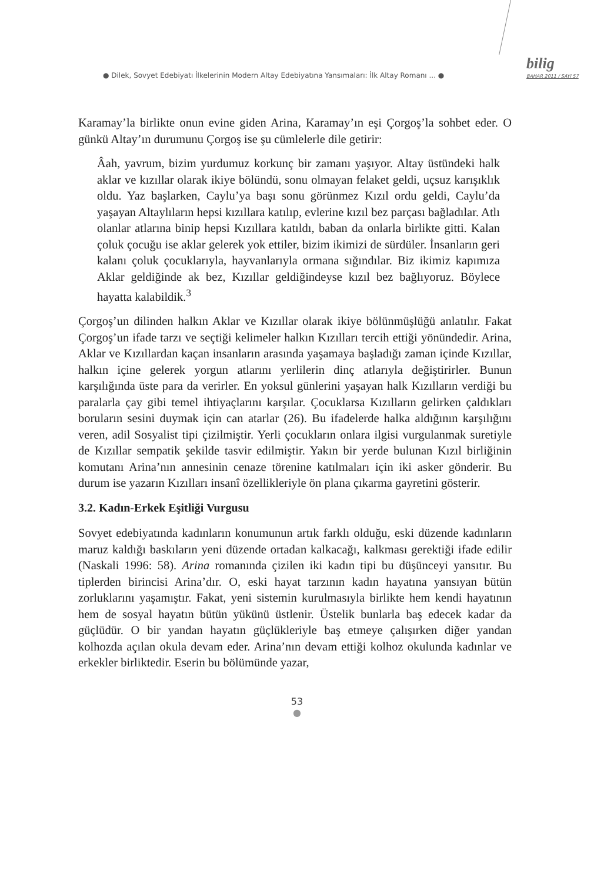● Dilek, Sovyet Edebiyatı İlkelerinin Modern Altay Edebiyatına Yansımaları: İlk Altay Romanı ... ●
bilig
BAHAR 2011 / SAYI 57
Karamay’la birlikte onun evine giden Arina, Karamay’ın eşi Çorgoş’la sohbet eder. O günkü Altay’ın durumunu Çorgoş ise şu cümlelerle dile getirir:
Âah, yavrum, bizim yurdumuz korkunç bir zamanı yaşıyor. Altay üstündeki halk aklar ve kızıllar olarak ikiye bölündü, sonu olmayan felaket geldi, uçsuz karışıklık oldu. Yaz başlarken, Caylu’ya başı sonu görünmez Kızıl ordu geldi, Caylu’da yaşayan Altaylıların hepsi kızıllara katılıp, evlerine kızıl bez parçası bağladılar. Atlı olanlar atlarına binip hepsi Kızıllara katıldı, baban da onlarla birlikte gitti. Kalan çoluk çocuğu ise aklar gelerek yok ettiler, bizim ikimizi de sürdüler. İnsanların geri kalanı çoluk çocuklarıyla, hayvanlarıyla ormana sığındılar. Biz ikimiz kapımıza Aklar geldiğinde ak bez, Kızıllar geldiğindeyse kızıl bez bağlıyoruz. Böylece hayatta kalabildik.<sup>3</sup>
Çorgoş’un dilinden halkın Aklar ve Kızıllar olarak ikiye bölünmüşlüğü anlatılır. Fakat Çorgoş’un ifade tarzı ve seçtiği kelimeler halkın Kızılları tercih ettiği yönündedir. Arina, Aklar ve Kızıllardan kaçan insanların arasında yaşamaya başladığı zaman içinde Kızıllar, halkın içine gelerek yorgun atlarını yerlilerin dinç atlarıyla değiştirirler. Bunun karşılığında üste para da verirler. En yoksul günlerini yaşayan halk Kızılların verdiği bu paralarla çay gibi temel ihtiyaçlarını karşılar. Çocuklarsa Kızılların gelirken çaldıkları boruların sesini duymak için can atarlar (26). Bu ifadelerde halka aldığının karşılığını veren, adil Sosyalist tipi çizilmiştir. Yerli çocukların onlara ilgisi vurgulanmak suretiyle de Kızıllar sempatik şekilde tasvir edilmiştir. Yakın bir yerde bulunan Kızıl birliğinin komutanı Arina’nın annesinin cenaze törenine katılmaları için iki asker gönderir. Bu durum ise yazarın Kızılları insanî özellikleriyle ön plana çıkarma gayretini gösterir.
3.2. Kadın-Erkek Eşitliği Vurgusu
Sovyet edebiyatında kadınların konumunun artık farklı olduğu, eski düzende kadınların maruz kaldığı baskıların yeni düzende ortadan kalkacağı, kalkması gerektiği ifade edilir (Naskali 1996: 58). Arina romanında çizilen iki kadın tipi bu düşünceyi yansıtır. Bu tiplerden birincisi Arina’dır. O, eski hayat tarzının kadın hayatına yansıyan bütün zorluklarını yaşamıştır. Fakat, yeni sistemin kurulmasıyla birlikte hem kendi hayatının hem de sosyal hayatın bütün yükünü üstlenir. Üstelik bunlarla baş edecek kadar da güçlüdür. O bir yandan hayatın güçlükleriyle baş etmeye çalışırken diğer yandan kolhozda açılan okula devam eder. Arina’nın devam ettiği kolhoz okulunda kadınlar ve erkekler birliktedir. Eserin bu bölümünde yazar,
53
●